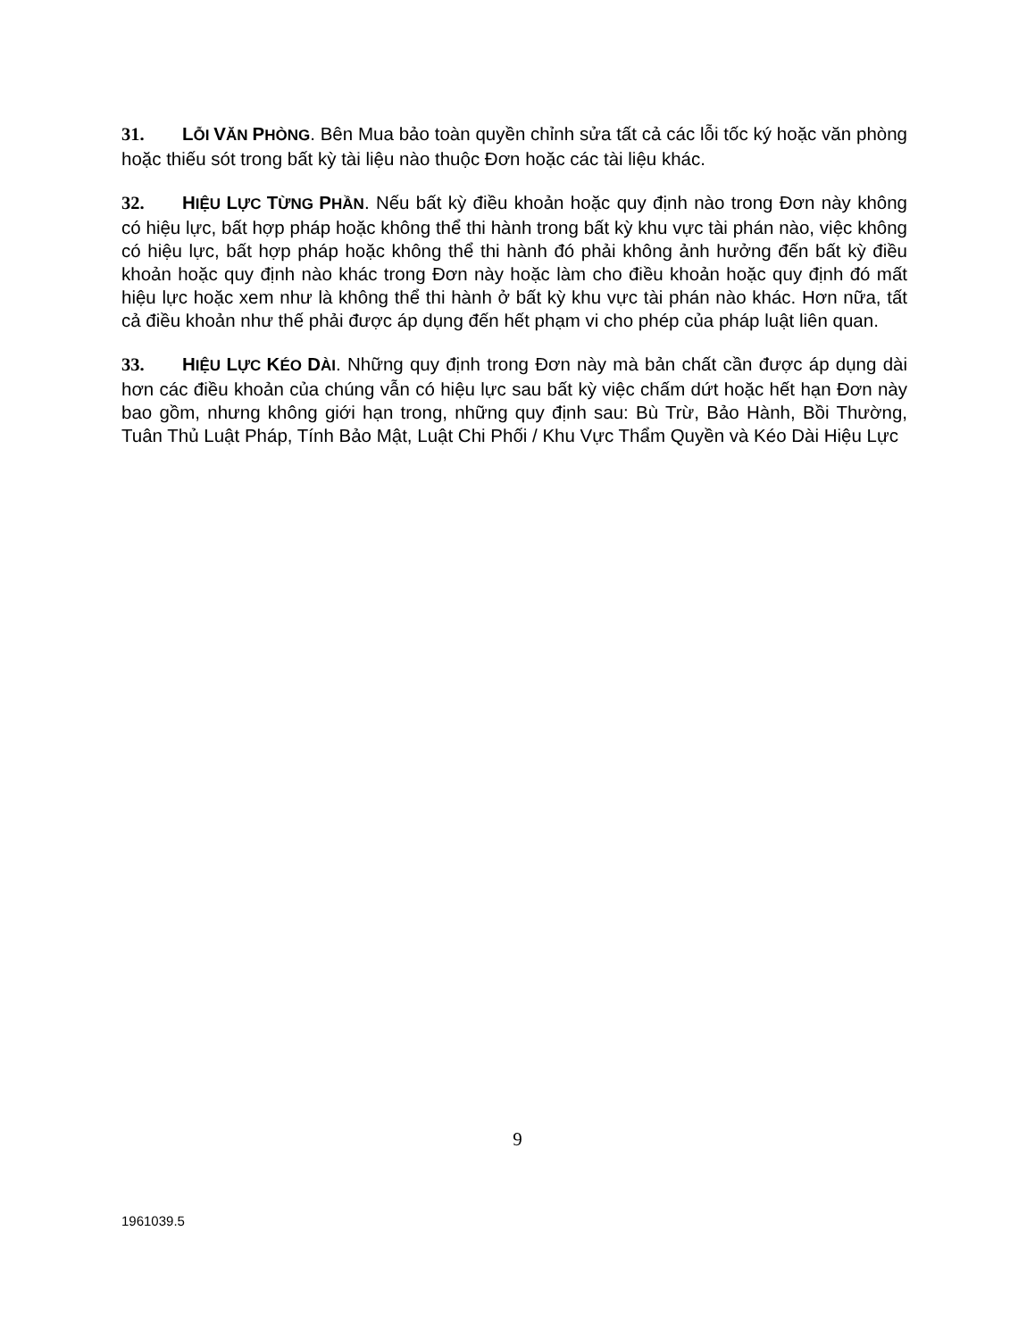31. LỖI VĂN PHÒNG. Bên Mua bảo toàn quyền chỉnh sửa tất cả các lỗi tốc ký hoặc văn phòng hoặc thiếu sót trong bất kỳ tài liệu nào thuộc Đơn hoặc các tài liệu khác.
32. HIỆU LỰC TỪNG PHẦN. Nếu bất kỳ điều khoản hoặc quy định nào trong Đơn này không có hiệu lực, bất hợp pháp hoặc không thể thi hành trong bất kỳ khu vực tài phán nào, việc không có hiệu lực, bất hợp pháp hoặc không thể thi hành đó phải không ảnh hưởng đến bất kỳ điều khoản hoặc quy định nào khác trong Đơn này hoặc làm cho điều khoản hoặc quy định đó mất hiệu lực hoặc xem như là không thể thi hành ở bất kỳ khu vực tài phán nào khác. Hơn nữa, tất cả điều khoản như thế phải được áp dụng đến hết phạm vi cho phép của pháp luật liên quan.
33. HIỆU LỰC KÉO DÀI. Những quy định trong Đơn này mà bản chất cần được áp dụng dài hơn các điều khoản của chúng vẫn có hiệu lực sau bất kỳ việc chấm dứt hoặc hết hạn Đơn này bao gồm, nhưng không giới hạn trong, những quy định sau: Bù Trừ, Bảo Hành, Bồi Thường, Tuân Thủ Luật Pháp, Tính Bảo Mật, Luật Chi Phối / Khu Vực Thẩm Quyền và Kéo Dài Hiệu Lực
9
1961039.5